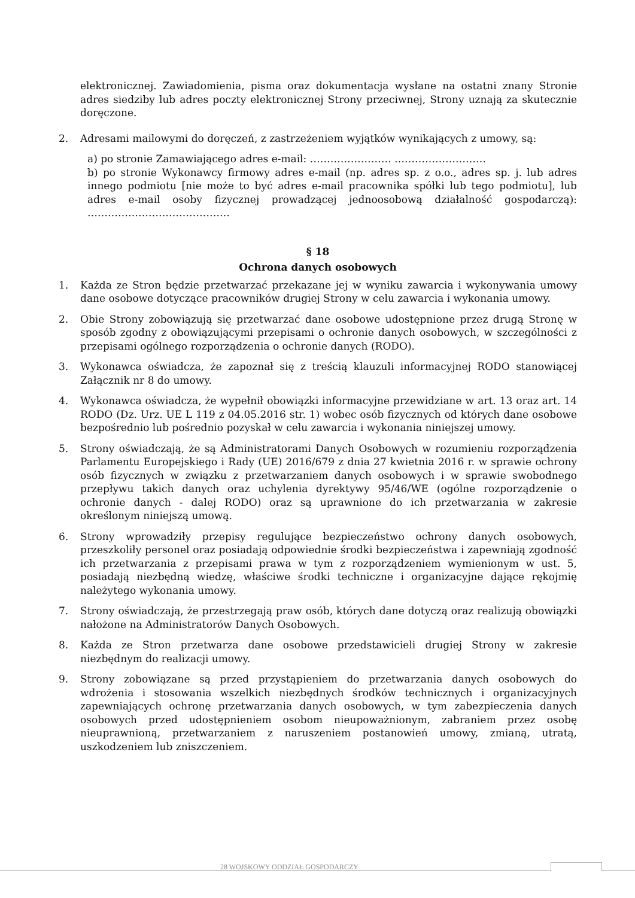elektronicznej. Zawiadomienia, pisma oraz dokumentacja wysłane na ostatni znany Stronie adres siedziby lub adres poczty elektronicznej Strony przeciwnej, Strony uznają za skutecznie doręczone.
2. Adresami mailowymi do doręczeń, z zastrzeżeniem wyjątków wynikających z umowy, są:
a) po stronie Zamawiającego adres e-mail: …………………… ………………………
b) po stronie Wykonawcy firmowy adres e-mail (np. adres sp. z o.o., adres sp. j. lub adres innego podmiotu [nie może to być adres e-mail pracownika spółki lub tego podmiotu], lub adres e-mail osoby fizycznej prowadzącej jednoosobową działalność gospodarczą): ……………………………………
§ 18
Ochrona danych osobowych
1. Każda ze Stron będzie przetwarzać przekazane jej w wyniku zawarcia i wykonywania umowy dane osobowe dotyczące pracowników drugiej Strony w celu zawarcia i wykonania umowy.
2. Obie Strony zobowiązują się przetwarzać dane osobowe udostępnione przez drugą Stronę w sposób zgodny z obowiązującymi przepisami o ochronie danych osobowych, w szczególności z przepisami ogólnego rozporządzenia o ochronie danych (RODO).
3. Wykonawca oświadcza, że zapoznał się z treścią klauzuli informacyjnej RODO stanowiącej Załącznik nr 8 do umowy.
4. Wykonawca oświadcza, że wypełnił obowiązki informacyjne przewidziane w art. 13 oraz art. 14 RODO (Dz. Urz. UE L 119 z 04.05.2016 str. 1) wobec osób fizycznych od których dane osobowe bezpośrednio lub pośrednio pozyskał w celu zawarcia i wykonania niniejszej umowy.
5. Strony oświadczają, że są Administratorami Danych Osobowych w rozumieniu rozporządzenia Parlamentu Europejskiego i Rady (UE) 2016/679 z dnia 27 kwietnia 2016 r. w sprawie ochrony osób fizycznych w związku z przetwarzaniem danych osobowych i w sprawie swobodnego przepływu takich danych oraz uchylenia dyrektywy 95/46/WE (ogólne rozporządzenie o ochronie danych - dalej RODO) oraz są uprawnione do ich przetwarzania w zakresie określonym niniejszą umową.
6. Strony wprowadziły przepisy regulujące bezpieczeństwo ochrony danych osobowych, przeszkoliły personel oraz posiadają odpowiednie środki bezpieczeństwa i zapewniają zgodność ich przetwarzania z przepisami prawa w tym z rozporządzeniem wymienionym w ust. 5, posiadają niezbędną wiedzę, właściwe środki techniczne i organizacyjne dające rękojmię należytego wykonania umowy.
7. Strony oświadczają, że przestrzegają praw osób, których dane dotyczą oraz realizują obowiązki nałożone na Administratorów Danych Osobowych.
8. Każda ze Stron przetwarza dane osobowe przedstawicieli drugiej Strony w zakresie niezbędnym do realizacji umowy.
9. Strony zobowiązane są przed przystąpieniem do przetwarzania danych osobowych do wdrożenia i stosowania wszelkich niezbędnych środków technicznych i organizacyjnych zapewniających ochronę przetwarzania danych osobowych, w tym zabezpieczenia danych osobowych przed udostępnieniem osobom nieupoważnionym, zabraniem przez osobę nieuprawnioną, przetwarzaniem z naruszeniem postanowień umowy, zmianą, utratą, uszkodzeniem lub zniszczeniem.
28 WOJSKOWY ODDZIAŁ GOSPODARCZY